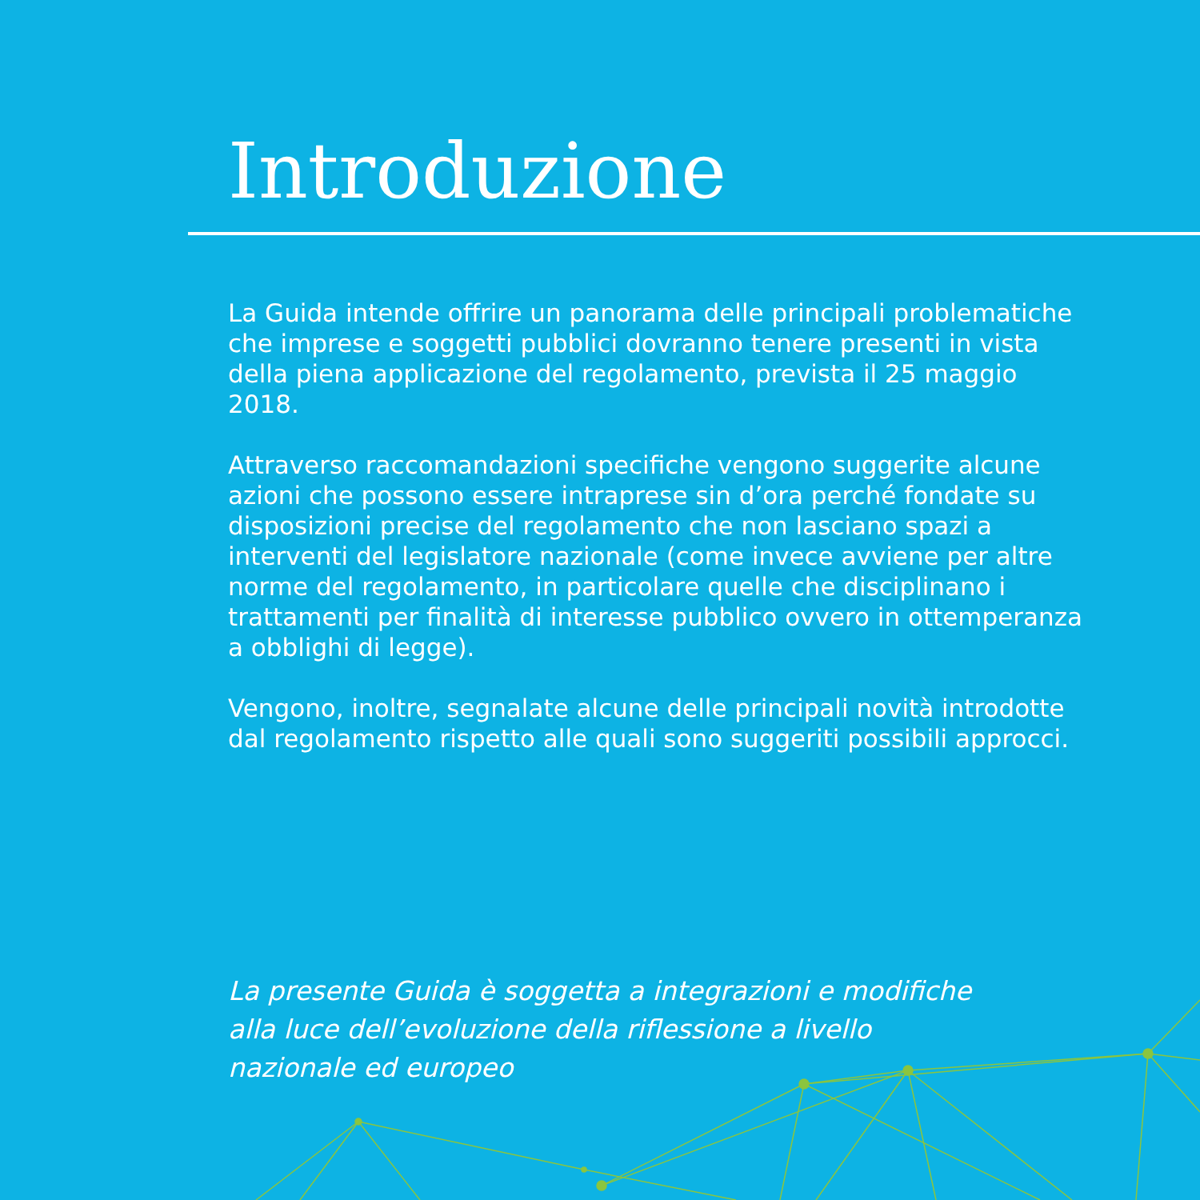Introduzione
La Guida intende offrire un panorama delle principali problematiche che imprese e soggetti pubblici dovranno tenere presenti in vista della piena applicazione del regolamento, prevista il 25 maggio 2018.
Attraverso raccomandazioni specifiche vengono suggerite alcune azioni che possono essere intraprese sin d’ora perché fondate su disposizioni precise del regolamento che non lasciano spazi a interventi del legislatore nazionale (come invece avviene per altre norme del regolamento, in particolare quelle che disciplinano i trattamenti per finalità di interesse pubblico ovvero in ottemperanza a obblighi di legge).
Vengono, inoltre, segnalate alcune delle principali novità introdotte dal regolamento rispetto alle quali sono suggeriti possibili approcci.
La presente Guida è soggetta a integrazioni e modifiche
alla luce dell’evoluzione della riflessione a livello
nazionale ed europeo